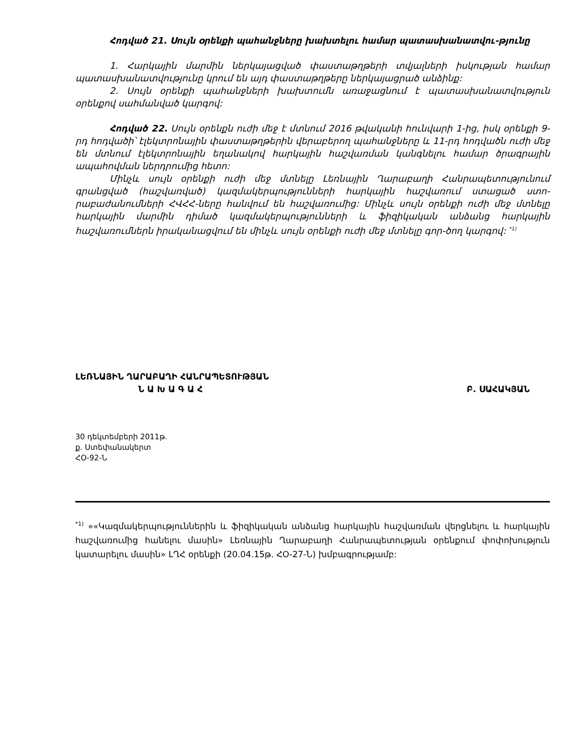Հոդված 21. Սույն օրենքի պահանջները խախտելու համար պատասխանատվու-թյունը
1. Հարկային մարմին ներկայացված փաստաթղթերի տվյալների իսկության համար պատասխանատվությունը կրում են այդ փաստաթղթերը ներկայացրած անձինք:
2. Սույն օրենքի պահանջների խախտումն առաջացնում է պատասխանատվություն օրենքով սահմանված կարգով:
Հոդված 22. Սույն օրենքն ուժի մեջ է մտնում 2016 թվականի հունվարի 1-ից, իսկ օրենքի 9-րդ հոդվածի՝ էլեկտրոնային փաստաթղթերին վերաբերող պահանջները և 11-րդ հոդվածն ուժի մեջ են մտնում էլեկտրոնային եղանակով հարկային հաշվառման կանգնելու համար ծրագրային ապահովման ներդրումից հետո:
Մինչև սույն օրենքի ուժի մեջ մտնելը Լեռնային Ղարաբաղի Հանրապետությունում գրանցված (հաշվառված) կազմակերպությունների հարկային հաշվառում ստացած ստո-րաբաժանումների ՀՎՀՀ-ները հանվում են հաշվառումից: Մինչև սույն օրենքի ուժի մեջ մտնելը հարկային մարմին դիմած կազմակերպությունների և ֆիզիկական անձանց հարկային հաշվառումներն իրականացվում են մինչև սույն օրենքի ուժի մեջ մտնելը գոր-ծող կարգով: <sup>*1)</sup>
ԼԵՌՆԱՅԻՆ ՂԱՐԱԲԱՂԻ ՀԱՆՐԱՊԵՏՈՒԹՅԱՆ
Ն Ա Խ Ա Գ Ա Հ Բ. ՍԱՀԱԿՅԱՆ
30 դեկտեմբերի 2011թ.
ք. Ստեփանակերտ
ՀՕ-92-Ն
<sup>*1)</sup> ««Կազմակերպություններին և ֆիզիկական անձանց հարկային հաշվառման վերցնելու և հարկային հաշվառումից հանելու մասին» Լեռնային Ղարաբաղի Հանրապետության օրենքում փոփոխություն կատարելու մասին» ԼՂՀ օրենքի (20.04.15թ. ՀՕ-27-Ն) խմբագրությամբ: